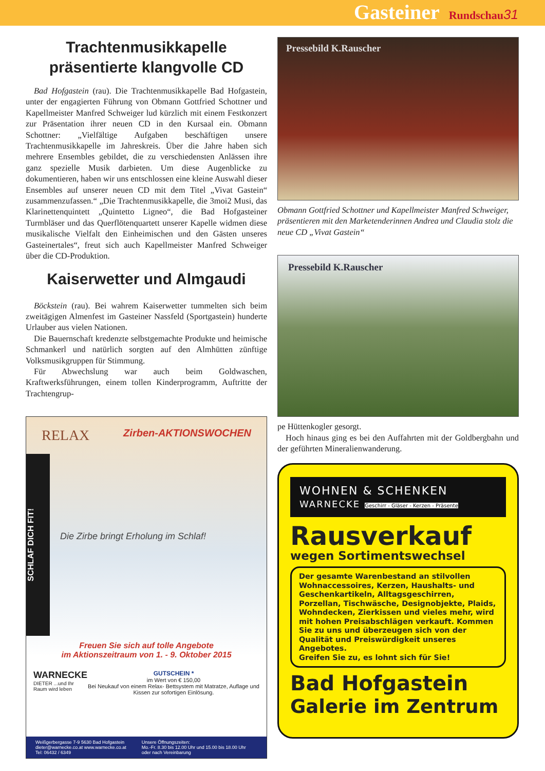Gasteiner Rundschau 31
Trachtenmusikkapelle präsentierte klangvolle CD
Bad Hofgastein (rau). Die Trachtenmusikkapelle Bad Hofgastein, unter der engagierten Führung von Obmann Gottfried Schottner und Kapellmeister Manfred Schweiger lud kürzlich mit einem Festkonzert zur Präsentation ihrer neuen CD in den Kursaal ein. Obmann Schottner: „Vielfältige Aufgaben beschäftigen unsere Trachtenmusikkapelle im Jahreskreis. Über die Jahre haben sich mehrere Ensembles gebildet, die zu verschiedensten Anlässen ihre ganz spezielle Musik darbieten. Um diese Augenblicke zu dokumentieren, haben wir uns entschlossen eine kleine Auswahl dieser Ensembles auf unserer neuen CD mit dem Titel „Vivat Gastein“ zusammenzufassen.“ „Die Trachtenmusikkapelle, die 3moi2 Musi, das Klarinettenquintett „Quintetto Ligneo“, die Bad Hofgasteiner Turmbläser und das Querflötenquartett unserer Kapelle widmen diese musikalische Vielfalt den Einheimischen und den Gästen unseres Gasteinertales“, freut sich auch Kapellmeister Manfred Schweiger über die CD-Produktion.
Kaiserwetter und Almgaudi
Böckstein (rau). Bei wahrem Kaiserwetter tummelten sich beim zweitägigen Almenfest im Gasteiner Nassfeld (Sportgastein) hunderte Urlauber aus vielen Nationen.
Die Bauernschaft kredenzte selbstgemachte Produkte und heimische Schmankerl und natürlich sorgten auf den Almhütten zünftige Volksmusikgruppen für Stimmung.
Für Abwechslung war auch beim Goldwaschen, Kraftwerksführungen, einem tollen Kinderprogramm, Auftritte der Trachtengrup-
RELAX Zirben-AKTIONSWOCHEN
SCHLAF DICH FIT!
Die Zirbe bringt Erholung im Schlaf!
Freuen Sie sich auf tolle Angebote
im Aktionszeitraum von 1. - 9. Oktober 2015
WARNECKE
DIETER ...und Ihr Raum wird leben
GUTSCHEIN *
im Wert von € 150,00
Bei Neukauf von einem Relax- Bettsystem mit Matratze, Auflage und Kissen zur sofortigen Einlösung.
Weißgerbergasse 7-9 5630 Bad Hofgastein
dieter@warnecke.co.at www.warnecke.co.at
Tel: 06432 / 6349
Unsere Öffnungszeiten:
Mo.-Fr. 8.30 bis 12.00 Uhr und 15.00 bis 18.00 Uhr
oder nach Vereinbarung
Pressebild K.Rauscher
Obmann Gottfried Schottner und Kapellmeister Manfred Schweiger, präsentieren mit den Marketenderinnen Andrea und Claudia stolz die neue CD „Vivat Gastein“
Pressebild K.Rauscher
pe Hüttenkogler gesorgt.
Hoch hinaus ging es bei den Auffahrten mit der Goldbergbahn und der geführten Mineralienwanderung.
WOHNEN & SCHENKEN
WARNECKE Geschirr - Gläser - Kerzen - Präsente
Rausverkauf
wegen Sortimentswechsel
Der gesamte Warenbestand an stilvollen Wohnaccessoires, Kerzen, Haushalts- und Geschenkartikeln, Alltagsgeschirren, Porzellan, Tischwäsche, Designobjekte, Plaids, Wohndecken, Zierkissen und vieles mehr, wird mit hohen Preisabschlägen verkauft. Kommen Sie zu uns und überzeugen sich von der Qualität und Preiswürdigkeit unseres Angebotes.
Greifen Sie zu, es lohnt sich für Sie!
Bad Hofgastein
Galerie im Zentrum